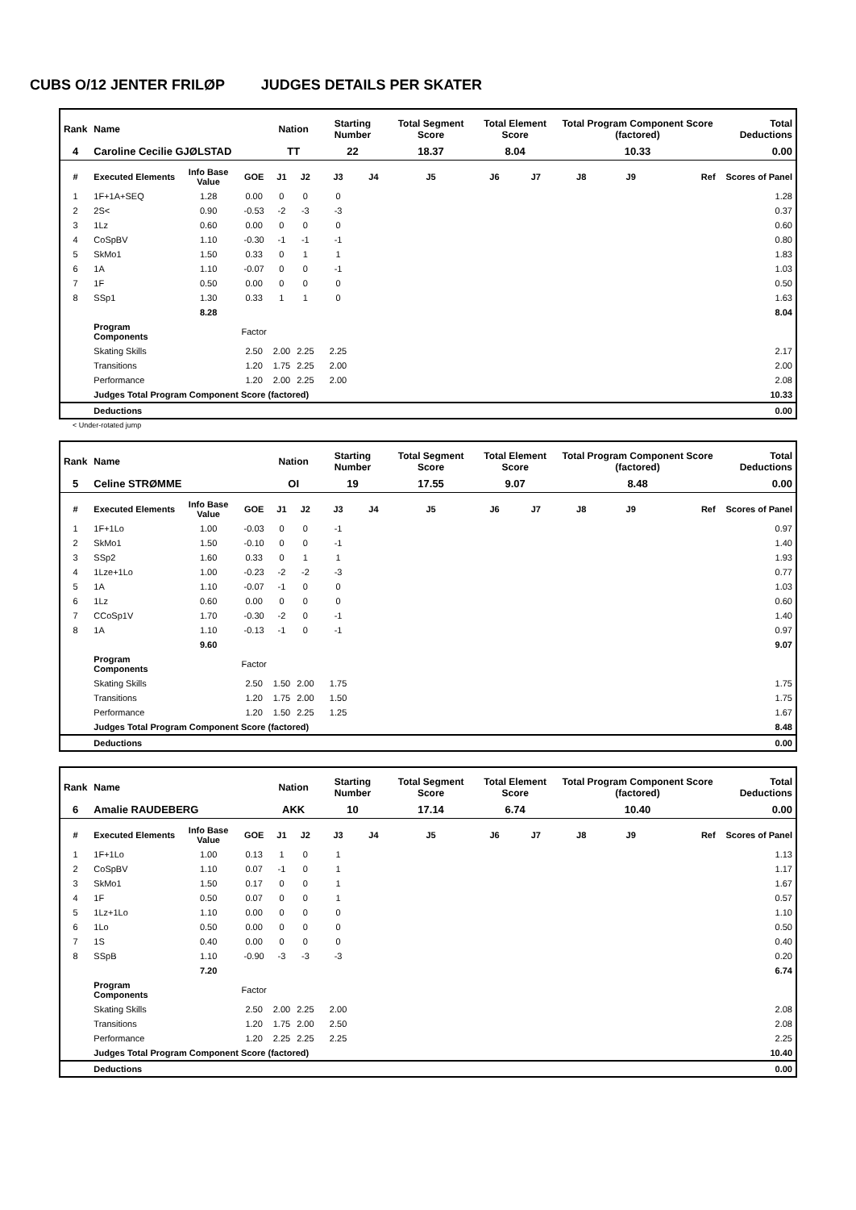CUBS O/12 JENTER FRILØP JUDGES DETAILS PER SKATER
| Rank | Name | | | Nation | | Starting Number | | Total Segment Score | Total Element Score | | Total Program Component Score (factored) | | | Total Deductions |
| --- | --- | --- | --- | --- | --- | --- | --- | --- | --- | --- | --- | --- | --- | --- |
| 4 | Caroline Cecilie GJØLSTAD | | | TT | | 22 | | 18.37 | 8.04 | | 10.33 | | | 0.00 |
| # | Executed Elements | Info Base Value | GOE | J1 | J2 | J3 | J4 | J5 | J6 | J7 | J8 | J9 | Ref | Scores of Panel |
| 1 | 1F+1A+SEQ | 1.28 | 0.00 | 0 | 0 | 0 | | | | | | | | 1.28 |
| 2 | 2S< | 0.90 | -0.53 | -2 | -3 | -3 | | | | | | | | 0.37 |
| 3 | 1Lz | 0.60 | 0.00 | 0 | 0 | 0 | | | | | | | | 0.60 |
| 4 | CoSpBV | 1.10 | -0.30 | -1 | -1 | -1 | | | | | | | | 0.80 |
| 5 | SkMo1 | 1.50 | 0.33 | 0 | 1 | 1 | | | | | | | | 1.83 |
| 6 | 1A | 1.10 | -0.07 | 0 | 0 | -1 | | | | | | | | 1.03 |
| 7 | 1F | 0.50 | 0.00 | 0 | 0 | 0 | | | | | | | | 0.50 |
| 8 | SSp1 | 1.30 | 0.33 | 1 | 1 | 0 | | | | | | | | 1.63 |
| | | 8.28 | | | | | | | | | | | | 8.04 |
| | Program Components | | Factor | | | | | | | | | | | |
| | Skating Skills | | 2.50 | 2.00 | 2.25 | 2.25 | | | | | | | | 2.17 |
| | Transitions | | 1.20 | 1.75 | 2.25 | 2.00 | | | | | | | | 2.00 |
| | Performance | | 1.20 | 2.00 | 2.25 | 2.00 | | | | | | | | 2.08 |
| | Judges Total Program Component Score (factored) | | | | | | | | | | | | | 10.33 |
| | Deductions | | | | | | | | | | | | | 0.00 |
< Under-rotated jump
| Rank | Name | | | Nation | | Starting Number | | Total Segment Score | Total Element Score | | Total Program Component Score (factored) | | | Total Deductions |
| --- | --- | --- | --- | --- | --- | --- | --- | --- | --- | --- | --- | --- | --- | --- |
| 5 | Celine STRØMME | | | OI | | 19 | | 17.55 | 9.07 | | 8.48 | | | 0.00 |
| # | Executed Elements | Info Base Value | GOE | J1 | J2 | J3 | J4 | J5 | J6 | J7 | J8 | J9 | Ref | Scores of Panel |
| 1 | 1F+1Lo | 1.00 | -0.03 | 0 | 0 | -1 | | | | | | | | 0.97 |
| 2 | SkMo1 | 1.50 | -0.10 | 0 | 0 | -1 | | | | | | | | 1.40 |
| 3 | SSp2 | 1.60 | 0.33 | 0 | 1 | 1 | | | | | | | | 1.93 |
| 4 | 1Lze+1Lo | 1.00 | -0.23 | -2 | -2 | -3 | | | | | | | | 0.77 |
| 5 | 1A | 1.10 | -0.07 | -1 | 0 | 0 | | | | | | | | 1.03 |
| 6 | 1Lz | 0.60 | 0.00 | 0 | 0 | 0 | | | | | | | | 0.60 |
| 7 | CCoSp1V | 1.70 | -0.30 | -2 | 0 | -1 | | | | | | | | 1.40 |
| 8 | 1A | 1.10 | -0.13 | -1 | 0 | -1 | | | | | | | | 0.97 |
| | | 9.60 | | | | | | | | | | | | 9.07 |
| | Program Components | | Factor | | | | | | | | | | | |
| | Skating Skills | | 2.50 | 1.50 | 2.00 | 1.75 | | | | | | | | 1.75 |
| | Transitions | | 1.20 | 1.75 | 2.00 | 1.50 | | | | | | | | 1.75 |
| | Performance | | 1.20 | 1.50 | 2.25 | 1.25 | | | | | | | | 1.67 |
| | Judges Total Program Component Score (factored) | | | | | | | | | | | | | 8.48 |
| | Deductions | | | | | | | | | | | | | 0.00 |
| Rank | Name | | | Nation | | Starting Number | | Total Segment Score | Total Element Score | | Total Program Component Score (factored) | | | Total Deductions |
| --- | --- | --- | --- | --- | --- | --- | --- | --- | --- | --- | --- | --- | --- | --- |
| 6 | Amalie RAUDEBERG | | | AKK | | 10 | | 17.14 | 6.74 | | 10.40 | | | 0.00 |
| # | Executed Elements | Info Base Value | GOE | J1 | J2 | J3 | J4 | J5 | J6 | J7 | J8 | J9 | Ref | Scores of Panel |
| 1 | 1F+1Lo | 1.00 | 0.13 | 1 | 0 | 1 | | | | | | | | 1.13 |
| 2 | CoSpBV | 1.10 | 0.07 | -1 | 0 | 1 | | | | | | | | 1.17 |
| 3 | SkMo1 | 1.50 | 0.17 | 0 | 0 | 1 | | | | | | | | 1.67 |
| 4 | 1F | 0.50 | 0.07 | 0 | 0 | 1 | | | | | | | | 0.57 |
| 5 | 1Lz+1Lo | 1.10 | 0.00 | 0 | 0 | 0 | | | | | | | | 1.10 |
| 6 | 1Lo | 0.50 | 0.00 | 0 | 0 | 0 | | | | | | | | 0.50 |
| 7 | 1S | 0.40 | 0.00 | 0 | 0 | 0 | | | | | | | | 0.40 |
| 8 | SSpB | 1.10 | -0.90 | -3 | -3 | -3 | | | | | | | | 0.20 |
| | | 7.20 | | | | | | | | | | | | 6.74 |
| | Program Components | | Factor | | | | | | | | | | | |
| | Skating Skills | | 2.50 | 2.00 | 2.25 | 2.00 | | | | | | | | 2.08 |
| | Transitions | | 1.20 | 1.75 | 2.00 | 2.50 | | | | | | | | 2.08 |
| | Performance | | 1.20 | 2.25 | 2.25 | 2.25 | | | | | | | | 2.25 |
| | Judges Total Program Component Score (factored) | | | | | | | | | | | | | 10.40 |
| | Deductions | | | | | | | | | | | | | 0.00 |